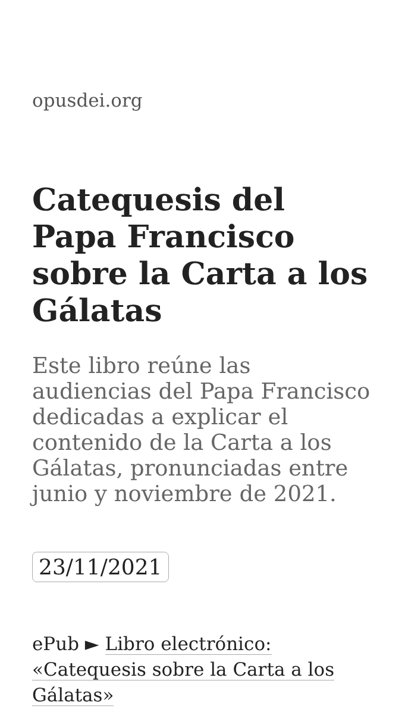opusdei.org
Catequesis del Papa Francisco sobre la Carta a los Gálatas
Este libro reúne las audiencias del Papa Francisco dedicadas a explicar el contenido de la Carta a los Gálatas, pronunciadas entre junio y noviembre de 2021.
23/11/2021
ePub ► Libro electrónico: «Catequesis sobre la Carta a los Gálatas»